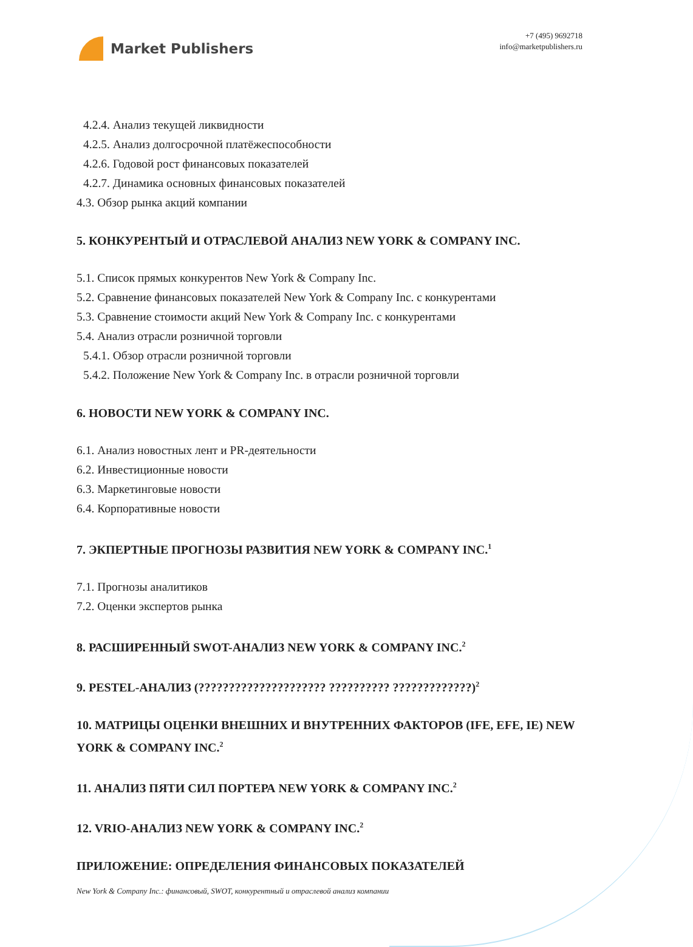Market Publishers
+7 (495) 9692718
info@marketpublishers.ru
4.2.4. Анализ текущей ликвидности
4.2.5. Анализ долгосрочной платёжеспособности
4.2.6. Годовой рост финансовых показателей
4.2.7. Динамика основных финансовых показателей
4.3. Обзор рынка акций компании
5. КОНКУРЕНТЫЙ И ОТРАСЛЕВОЙ АНАЛИЗ NEW YORK & COMPANY INC.
5.1. Список прямых конкурентов New York & Company Inc.
5.2. Сравнение финансовых показателей New York & Company Inc. с конкурентами
5.3. Сравнение стоимости акций New York & Company Inc. с конкурентами
5.4. Анализ отрасли розничной торговли
5.4.1. Обзор отрасли розничной торговли
5.4.2. Положение New York & Company Inc. в отрасли розничной торговли
6. НОВОСТИ NEW YORK & COMPANY INC.
6.1. Анализ новостных лент и PR-деятельности
6.2. Инвестиционные новости
6.3. Маркетинговые новости
6.4. Корпоративные новости
7. ЭКПЕРТНЫЕ ПРОГНОЗЫ РАЗВИТИЯ NEW YORK & COMPANY INC.<sup>1</sup>
7.1. Прогнозы аналитиков
7.2. Оценки экспертов рынка
8. РАСШИРЕННЫЙ SWOT-АНАЛИЗ NEW YORK & COMPANY INC.<sup>2</sup>
9. PESTEL-АНАЛИЗ (????????????????????? ?????????? ?????????????)<sup>2</sup>
10. МАТРИЦЫ ОЦЕНКИ ВНЕШНИХ И ВНУТРЕННИХ ФАКТОРОВ (IFE, EFE, IE) NEW YORK & COMPANY INC.<sup>2</sup>
11. АНАЛИЗ ПЯТИ СИЛ ПОРТЕРА NEW YORK & COMPANY INC.<sup>2</sup>
12. VRIO-АНАЛИЗ NEW YORK & COMPANY INC.<sup>2</sup>
ПРИЛОЖЕНИЕ: ОПРЕДЕЛЕНИЯ ФИНАНСОВЫХ ПОКАЗАТЕЛЕЙ
New York & Company Inc.: финансовый, SWOT, конкурентный и отраслевой анализ компании